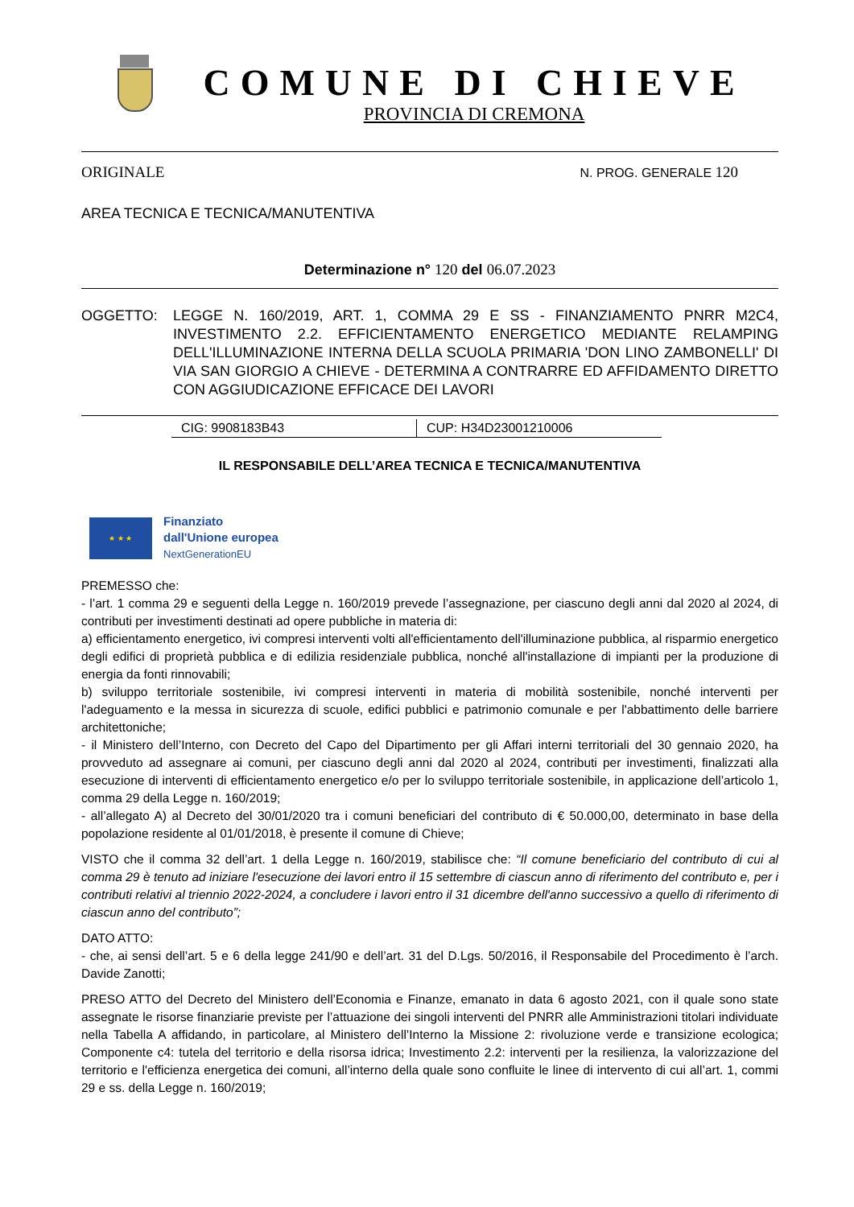COMUNE DI CHIEVE
PROVINCIA DI CREMONA
ORIGINALE N. PROG. GENERALE 120
AREA TECNICA E TECNICA/MANUTENTIVA
Determinazione n° 120 del 06.07.2023
OGGETTO:
LEGGE N. 160/2019, ART. 1, COMMA 29 E SS - FINANZIAMENTO PNRR M2C4, INVESTIMENTO 2.2. EFFICIENTAMENTO ENERGETICO MEDIANTE RELAMPING DELL'ILLUMINAZIONE INTERNA DELLA SCUOLA PRIMARIA 'DON LINO ZAMBONELLI' DI VIA SAN GIORGIO A CHIEVE - DETERMINA A CONTRARRE ED AFFIDAMENTO DIRETTO CON AGGIUDICAZIONE EFFICACE DEI LAVORI
| CIG: 9908183B43 | CUP: H34D23001210006 |
IL RESPONSABILE DELL’AREA TECNICA E TECNICA/MANUTENTIVA
★ ★ ★
Finanziato
dall'Unione europea
NextGenerationEU
PREMESSO che:
- l’art. 1 comma 29 e seguenti della Legge n. 160/2019 prevede l’assegnazione, per ciascuno degli anni dal 2020 al 2024, di contributi per investimenti destinati ad opere pubbliche in materia di:
a) efficientamento energetico, ivi compresi interventi volti all'efficientamento dell'illuminazione pubblica, al risparmio energetico degli edifici di proprietà pubblica e di edilizia residenziale pubblica, nonché all'installazione di impianti per la produzione di energia da fonti rinnovabili;
b) sviluppo territoriale sostenibile, ivi compresi interventi in materia di mobilità sostenibile, nonché interventi per l'adeguamento e la messa in sicurezza di scuole, edifici pubblici e patrimonio comunale e per l'abbattimento delle barriere architettoniche;
- il Ministero dell’Interno, con Decreto del Capo del Dipartimento per gli Affari interni territoriali del 30 gennaio 2020, ha provveduto ad assegnare ai comuni, per ciascuno degli anni dal 2020 al 2024, contributi per investimenti, finalizzati alla esecuzione di interventi di efficientamento energetico e/o per lo sviluppo territoriale sostenibile, in applicazione dell’articolo 1, comma 29 della Legge n. 160/2019;
- all’allegato A) al Decreto del 30/01/2020 tra i comuni beneficiari del contributo di € 50.000,00, determinato in base della popolazione residente al 01/01/2018, è presente il comune di Chieve;
VISTO che il comma 32 dell’art. 1 della Legge n. 160/2019, stabilisce che: “Il comune beneficiario del contributo di cui al comma 29 è tenuto ad iniziare l'esecuzione dei lavori entro il 15 settembre di ciascun anno di riferimento del contributo e, per i contributi relativi al triennio 2022-2024, a concludere i lavori entro il 31 dicembre dell'anno successivo a quello di riferimento di ciascun anno del contributo”;
DATO ATTO:
- che, ai sensi dell’art. 5 e 6 della legge 241/90 e dell’art. 31 del D.Lgs. 50/2016, il Responsabile del Procedimento è l’arch. Davide Zanotti;
PRESO ATTO del Decreto del Ministero dell’Economia e Finanze, emanato in data 6 agosto 2021, con il quale sono state assegnate le risorse finanziarie previste per l’attuazione dei singoli interventi del PNRR alle Amministrazioni titolari individuate nella Tabella A affidando, in particolare, al Ministero dell’Interno la Missione 2: rivoluzione verde e transizione ecologica; Componente c4: tutela del territorio e della risorsa idrica; Investimento 2.2: interventi per la resilienza, la valorizzazione del territorio e l'efficienza energetica dei comuni, all’interno della quale sono confluite le linee di intervento di cui all’art. 1, commi 29 e ss. della Legge n. 160/2019;